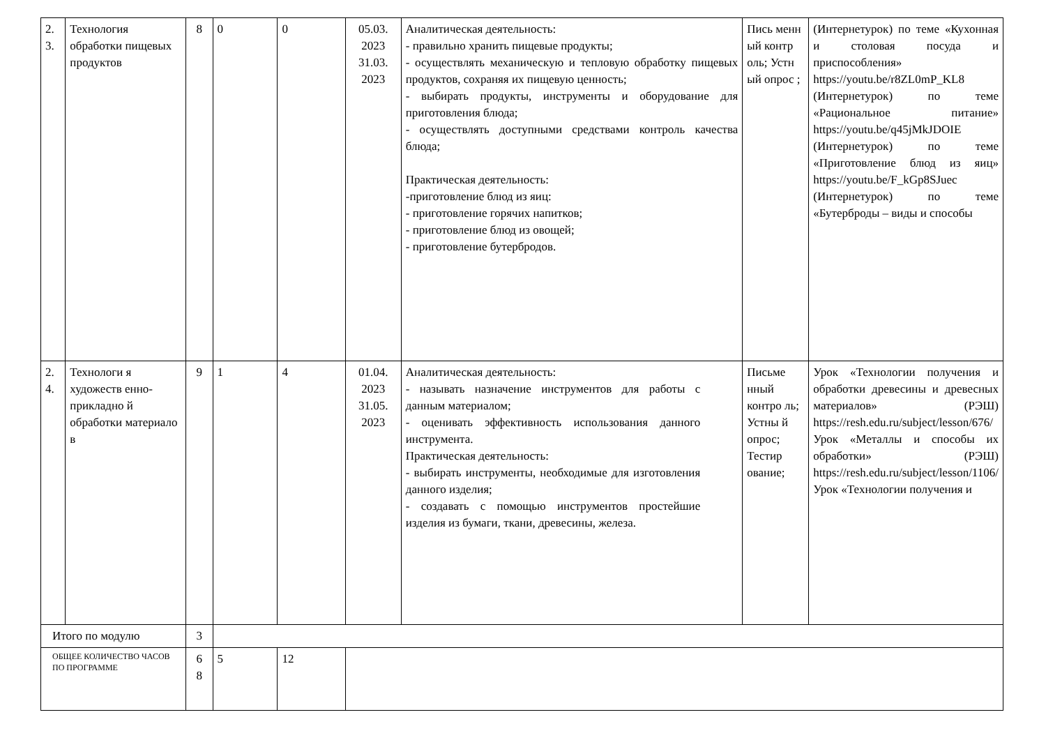| 2. 3. | Технология обработки пищевых продуктов | 8 | 0 | 0 | 05.03. 2023 31.03. 2023 | Аналитическая деятельность: - правильно хранить пищевые продукты; - осуществлять механическую и тепловую обработку пищевых продуктов, сохраняя их пищевую ценность; - выбирать продукты, инструменты и оборудование для приготовления блюда; - осуществлять доступными средствами контроль качества блюда; Практическая деятельность: -приготовление блюд из яиц: - приготовление горячих напитков; - приготовление блюд из овощей; - приготовление бутербродов. | Пись менн ый контр оль; Устн ый опрос ; | (Интернетурок) по теме «Кухонная и столовая посуда и приспособления» https://youtu.be/r8ZL0mP_KL8 (Интернетурок) по теме «Рациональное питание» https://youtu.be/q45jMkJDOIE (Интернетурок) по теме «Приготовление блюд из яиц» https://youtu.be/F_kGp8SJuec (Интернетурок) по теме «Бутерброды – виды и способы |
| 2. 4. | Технологи я художеств енно-прикладно й обработки материало в | 9 | 1 | 4 | 01.04. 2023 31.05. 2023 | Аналитическая деятельность: - называть назначение инструментов для работы с данным материалом; - оценивать эффективность использования данного инструмента. Практическая деятельность: - выбирать инструменты, необходимые для изготовления данного изделия; - создавать с помощью инструментов простейшие изделия из бумаги, ткани, древесины, железа. | Письме нный контро ль; Устны й опрос; Тестир ование; | Урок «Технологии получения и обработки древесины и древесных материалов» (РЭШ) https://resh.edu.ru/subject/lesson/676/ Урок «Металлы и способы их обработки» (РЭШ) https://resh.edu.ru/subject/lesson/1106/ Урок «Технологии получения и |
| Итого по модулю | | 3 | | | | | | |
| ОБЩЕЕ КОЛИЧЕСТВО ЧАСОВ ПО ПРОГРАММЕ | | 6 8 | 5 | 12 | | | | |